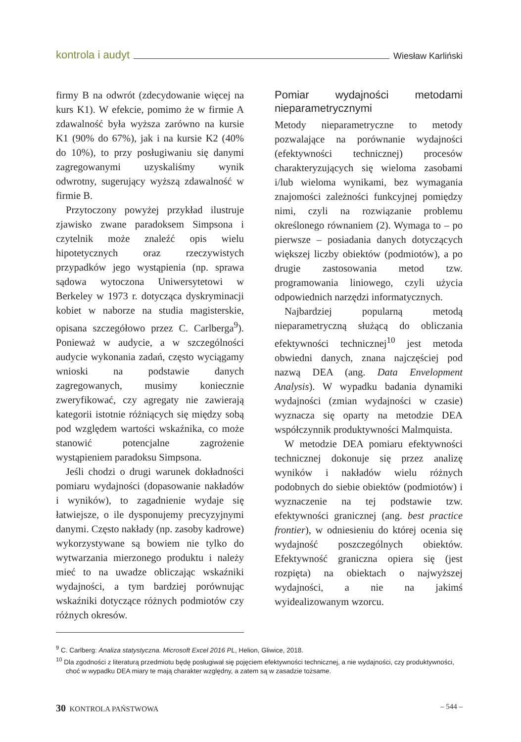kontrola i audyt Wiesław Karliński
firmy B na odwrót (zdecydowanie więcej na kurs K1). W efekcie, pomimo że w firmie A zdawalność była wyższa zarówno na kursie K1 (90% do 67%), jak i na kursie K2 (40% do 10%), to przy posługiwaniu się danymi zagregowanymi uzyskaliśmy wynik odwrotny, sugerujący wyższą zdawalność w firmie B.
Przytoczony powyżej przykład ilustruje zjawisko zwane paradoksem Simpsona i czytelnik może znaleźć opis wielu hipotetycznych oraz rzeczywistych przypadków jego wystąpienia (np. sprawa sądowa wytoczona Uniwersytetowi w Berkeley w 1973 r. dotycząca dyskryminacji kobiet w naborze na studia magisterskie, opisana szczegółowo przez C. Carlberga<sup>9</sup>). Ponieważ w audycie, a w szczególności audycie wykonania zadań, często wyciągamy wnioski na podstawie danych zagregowanych, musimy koniecznie zweryfikować, czy agregaty nie zawierają kategorii istotnie różniących się między sobą pod względem wartości wskaźnika, co może stanowić potencjalne zagrożenie wystąpieniem paradoksu Simpsona.
Jeśli chodzi o drugi warunek dokładności pomiaru wydajności (dopasowanie nakładów i wyników), to zagadnienie wydaje się łatwiejsze, o ile dysponujemy precyzyjnymi danymi. Często nakłady (np. zasoby kadrowe) wykorzystywane są bowiem nie tylko do wytwarzania mierzonego produktu i należy mieć to na uwadze obliczając wskaźniki wydajności, a tym bardziej porównując wskaźniki dotyczące różnych podmiotów czy różnych okresów.
Pomiar wydajności metodami nieparametrycznymi
Metody nieparametryczne to metody pozwalające na porównanie wydajności (efektywności technicznej) procesów charakteryzujących się wieloma zasobami i/lub wieloma wynikami, bez wymagania znajomości zależności funkcyjnej pomiędzy nimi, czyli na rozwiązanie problemu określonego równaniem (2). Wymaga to – po pierwsze – posiadania danych dotyczących większej liczby obiektów (podmiotów), a po drugie zastosowania metod tzw. programowania liniowego, czyli użycia odpowiednich narzędzi informatycznych.
Najbardziej popularną metodą nieparametryczną służącą do obliczania efektywności technicznej<sup>10</sup> jest metoda obwiedni danych, znana najczęściej pod nazwą DEA (ang. Data Envelopment Analysis). W wypadku badania dynamiki wydajności (zmian wydajności w czasie) wyznacza się oparty na metodzie DEA współczynnik produktywności Malmquista.
W metodzie DEA pomiaru efektywności technicznej dokonuje się przez analizę wyników i nakładów wielu różnych podobnych do siebie obiektów (podmiotów) i wyznaczenie na tej podstawie tzw. efektywności granicznej (ang. best practice frontier), w odniesieniu do której ocenia się wydajność poszczególnych obiektów. Efektywność graniczna opiera się (jest rozpięta) na obiektach o najwyższej wydajności, a nie na jakimś wyidealizowanym wzorcu.
<sup>9</sup> C. Carlberg: Analiza statystyczna. Microsoft Excel 2016 PL, Helion, Gliwice, 2018.
<sup>10</sup> Dla zgodności z literaturą przedmiotu będę posługiwał się pojęciem efektywności technicznej, a nie wydajności, czy produktywności, choć w wypadku DEA miary te mają charakter względny, a zatem są w zasadzie tożsame.
30 KONTROLA PAŃSTWOWA – 544 –